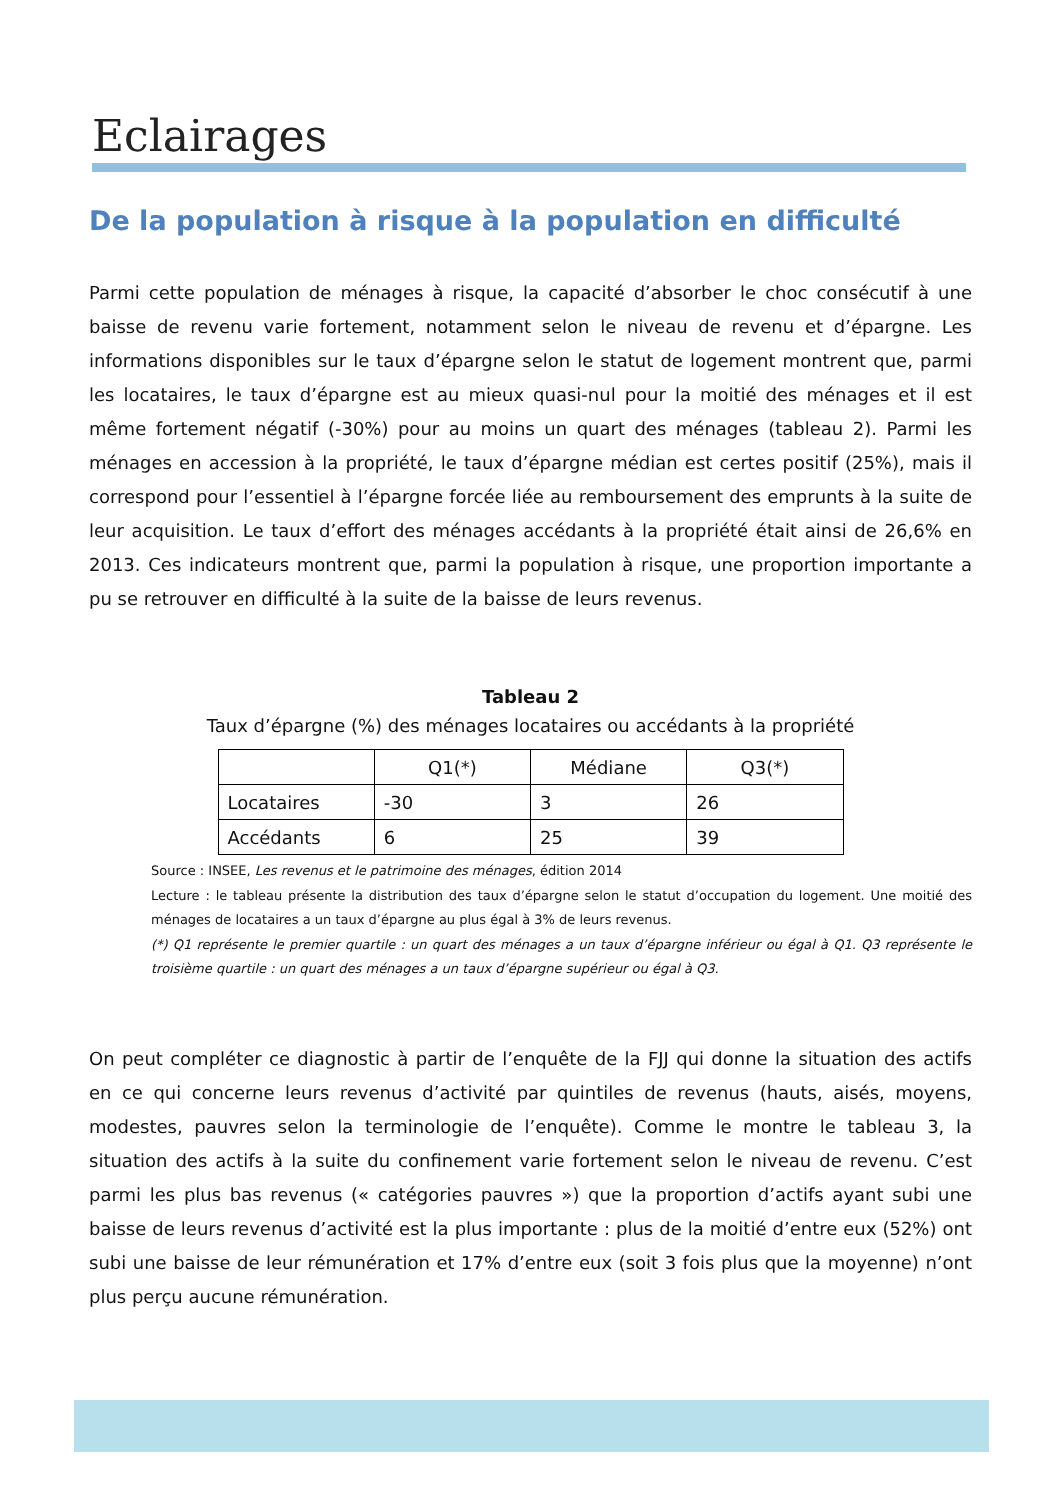Eclairages
De la population à risque à la population en difficulté
Parmi cette population de ménages à risque, la capacité d’absorber le choc consécutif à une baisse de revenu varie fortement, notamment selon le niveau de revenu et d’épargne. Les informations disponibles sur le taux d’épargne selon le statut de logement montrent que, parmi les locataires, le taux d’épargne est au mieux quasi-nul pour la moitié des ménages et il est même fortement négatif (-30%) pour au moins un quart des ménages (tableau 2). Parmi les ménages en accession à la propriété, le taux d’épargne médian est certes positif (25%), mais il correspond pour l’essentiel à l’épargne forcée liée au remboursement des emprunts à la suite de leur acquisition. Le taux d’effort des ménages accédants à la propriété était ainsi de 26,6% en 2013. Ces indicateurs montrent que, parmi la population à risque, une proportion importante a pu se retrouver en difficulté à la suite de la baisse de leurs revenus.
Tableau 2
Taux d’épargne (%) des ménages locataires ou accédants à la propriété
| | Q1(*) | Médiane | Q3(*) |
| --- | --- | --- | --- |
| Locataires | -30 | 3 | 26 |
| Accédants | 6 | 25 | 39 |
Source : INSEE, Les revenus et le patrimoine des ménages, édition 2014
Lecture : le tableau présente la distribution des taux d’épargne selon le statut d’occupation du logement. Une moitié des ménages de locataires a un taux d’épargne au plus égal à 3% de leurs revenus.
(*) Q1 représente le premier quartile : un quart des ménages a un taux d’épargne inférieur ou égal à Q1. Q3 représente le troisième quartile : un quart des ménages a un taux d’épargne supérieur ou égal à Q3.
On peut compléter ce diagnostic à partir de l’enquête de la FJJ qui donne la situation des actifs en ce qui concerne leurs revenus d’activité par quintiles de revenus (hauts, aisés, moyens, modestes, pauvres selon la terminologie de l’enquête). Comme le montre le tableau 3, la situation des actifs à la suite du confinement varie fortement selon le niveau de revenu. C’est parmi les plus bas revenus (« catégories pauvres ») que la proportion d’actifs ayant subi une baisse de leurs revenus d’activité est la plus importante : plus de la moitié d’entre eux (52%) ont subi une baisse de leur rémunération et 17% d’entre eux (soit 3 fois plus que la moyenne) n’ont plus perçu aucune rémunération.